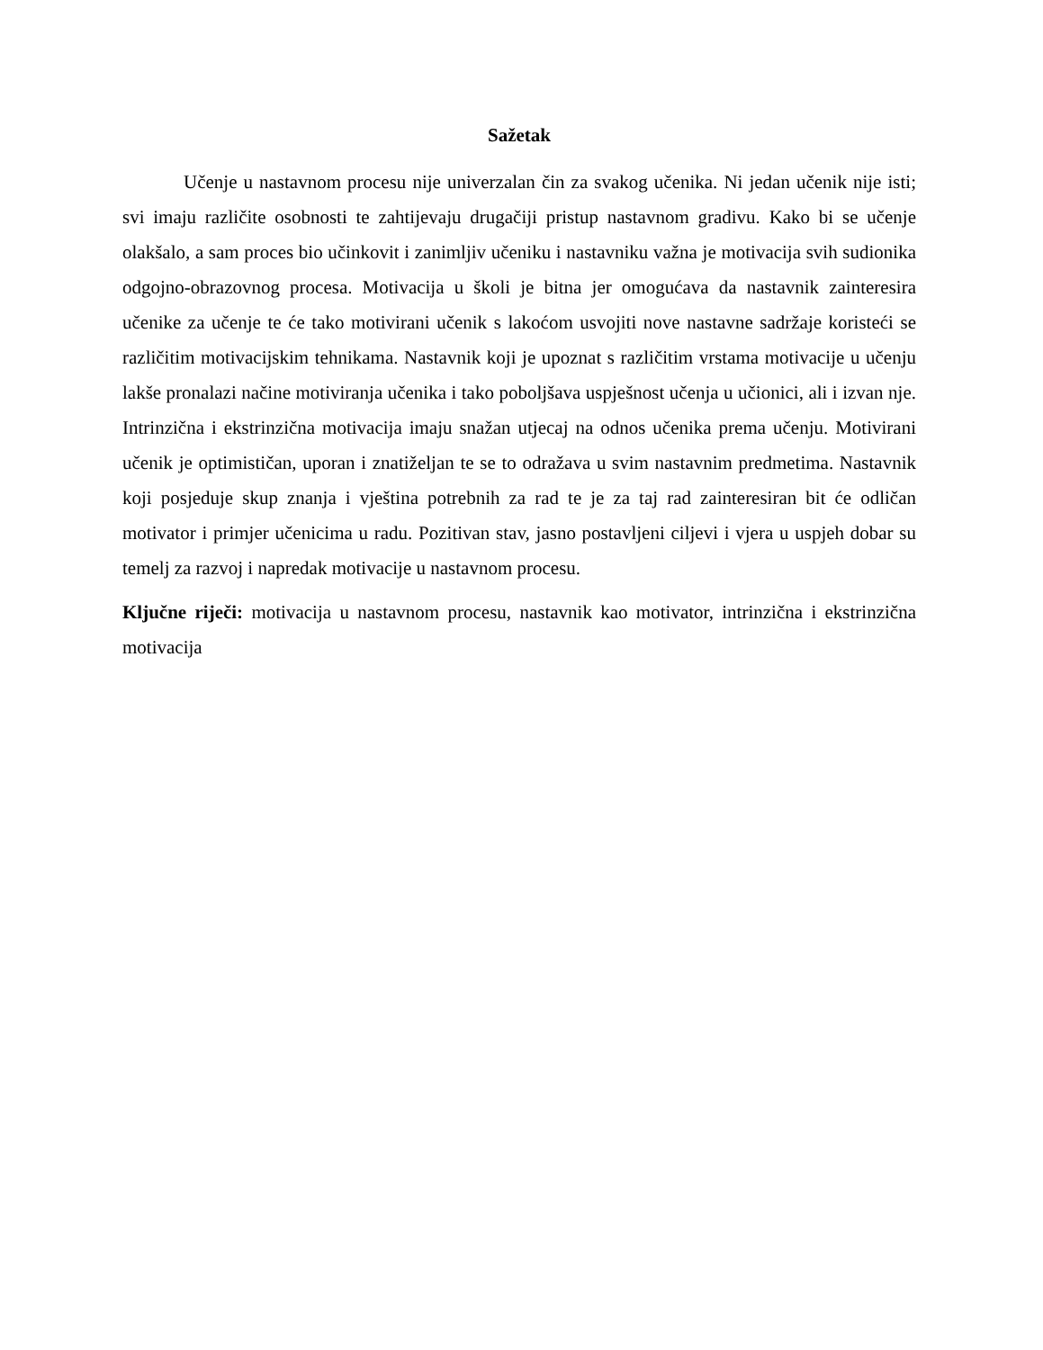Sažetak
Učenje u nastavnom procesu nije univerzalan čin za svakog učenika. Ni jedan učenik nije isti; svi imaju različite osobnosti te zahtijevaju drugačiji pristup nastavnom gradivu. Kako bi se učenje olakšalo, a sam proces bio učinkovit i zanimljiv učeniku i nastavniku važna je motivacija svih sudionika odgojno-obrazovnog procesa. Motivacija u školi je bitna jer omogućava da nastavnik zainteresira učenike za učenje te će tako motivirani učenik s lakoćom usvojiti nove nastavne sadržaje koristeći se različitim motivacijskim tehnikama. Nastavnik koji je upoznat s različitim vrstama motivacije u učenju lakše pronalazi načine motiviranja učenika i tako poboljšava uspješnost učenja u učionici, ali i izvan nje. Intrinzična i ekstrinzična motivacija imaju snažan utjecaj na odnos učenika prema učenju. Motivirani učenik je optimističan, uporan i znatiželjan te se to odražava u svim nastavnim predmetima. Nastavnik koji posjeduje skup znanja i vještina potrebnih za rad te je za taj rad zainteresiran bit će odličan motivator i primjer učenicima u radu. Pozitivan stav, jasno postavljeni ciljevi i vjera u uspjeh dobar su temelj za razvoj i napredak motivacije u nastavnom procesu.
Ključne riječi: motivacija u nastavnom procesu, nastavnik kao motivator, intrinzična i ekstrinzična motivacija